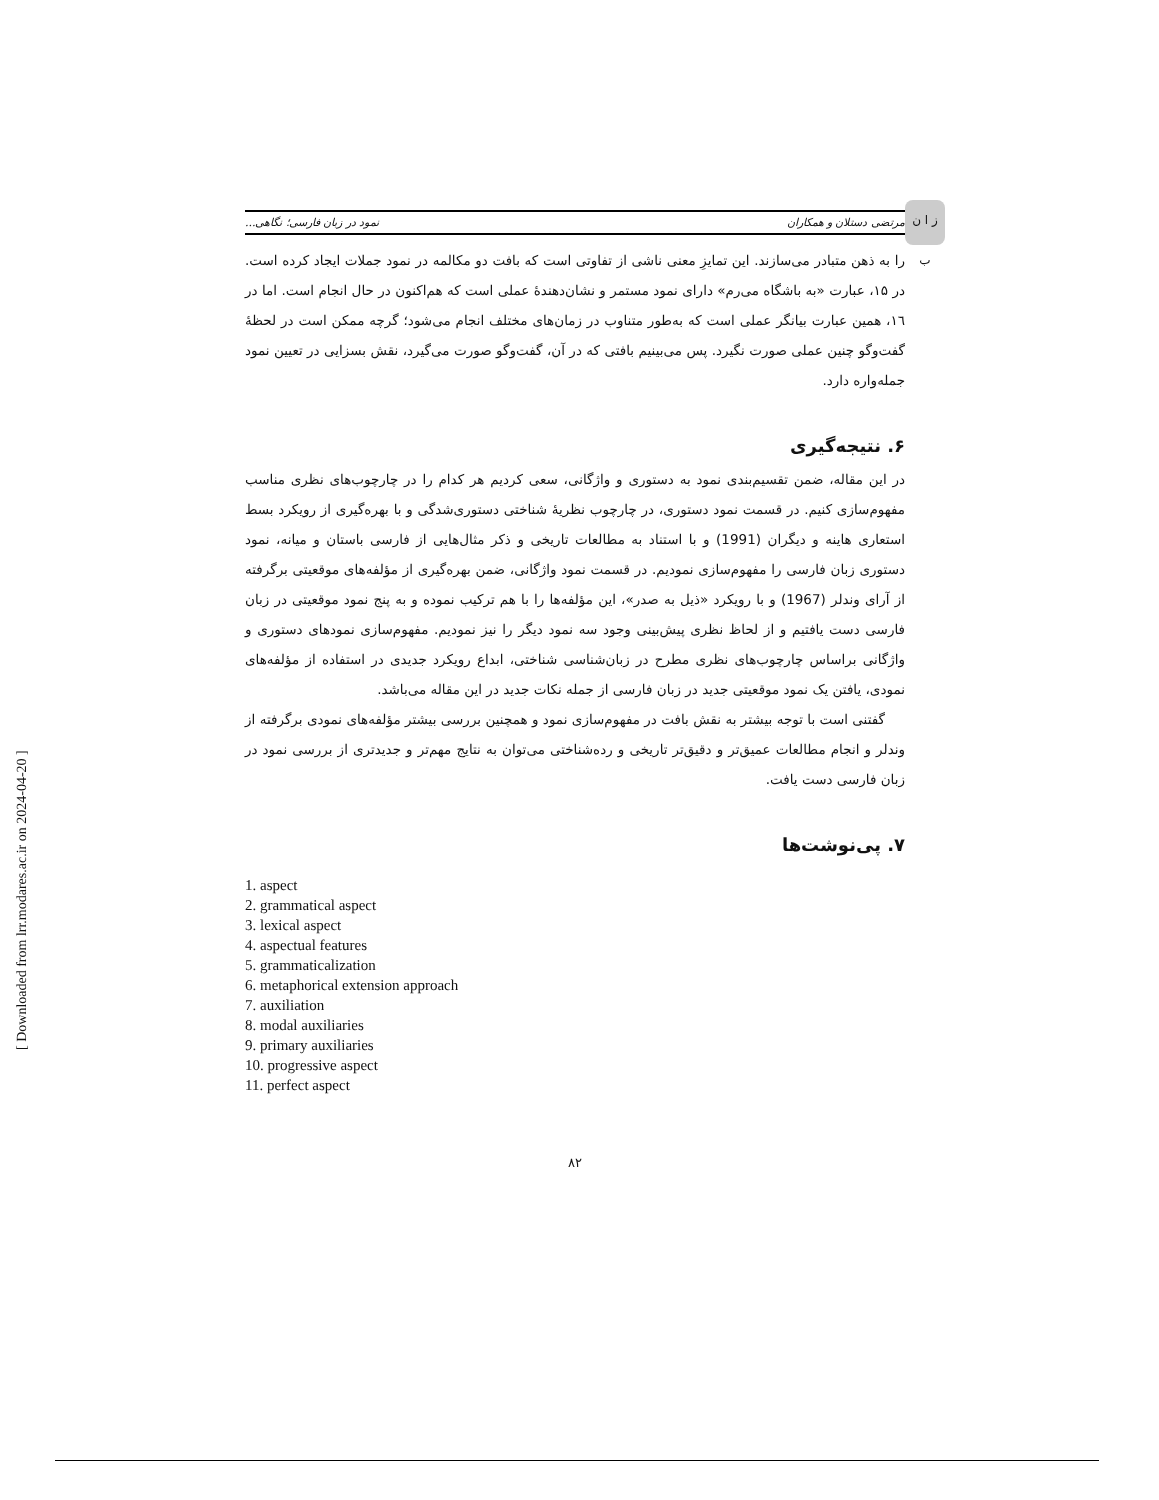ز ا ن ب
مرتضی دستلان و همکاران نمود در زبان فارسی؛ نگاهی...
را به ذهن متبادر می‌سازند. این تمایزِ معنی ناشی از تفاوتی است که بافت دو مکالمه در نمود جملات ایجاد کرده است. در ۱۵، عبارت «به باشگاه می‌رم» دارای نمود مستمر و نشان‌دهندهٔ عملی است که هم‌اکنون در حال انجام است. اما در ۱٦، همین عبارت بیانگر عملی است که به‌طور متناوب در زمان‌های مختلف انجام می‌شود؛ گرچه ممکن است در لحظهٔ گفت‌وگو چنین عملی صورت نگیرد. پس می‌بینیم بافتی که در آن، گفت‌وگو صورت می‌گیرد، نقش بسزایی در تعیین نمود جمله‌واره دارد.
۶. نتیجه‌گیری
در این مقاله، ضمن تقسیم‌بندی نمود به دستوری و واژگانی، سعی کردیم هر کدام را در چارچوب‌های نظری مناسب مفهوم‌سازی کنیم. در قسمت نمود دستوری، در چارچوب نظریهٔ شناختی دستوری‌شدگی و با بهره‌گیری از رویکرد بسط استعاری هاینه و دیگران (1991) و با استناد به مطالعات تاریخی و ذکر مثال‌هایی از فارسی باستان و میانه، نمود دستوری زبان فارسی را مفهوم‌سازی نمودیم. در قسمت نمود واژگانی، ضمن بهره‌گیری از مؤلفه‌های موقعیتی برگرفته از آرای وندلر (1967) و با رویکرد «ذیل به صدر»، این مؤلفه‌ها را با هم ترکیب نموده و به پنج نمود موقعیتی در زبان فارسی دست یافتیم و از لحاظ نظری پیش‌بینی وجود سه نمود دیگر را نیز نمودیم. مفهوم‌سازی نمودهای دستوری و واژگانی براساس چارچوب‌های نظری مطرح در زبان‌شناسی شناختی، ابداع رویکرد جدیدی در استفاده از مؤلفه‌های نمودی، یافتن یک نمود موقعیتی جدید در زبان فارسی از جمله نکات جدید در این مقاله می‌باشد.
گفتنی است با توجه بیشتر به نقش بافت در مفهوم‌سازی نمود و همچنین بررسی بیشتر مؤلفه‌های نمودی برگرفته از وندلر و انجام مطالعات عمیق‌تر و دقیق‌تر تاریخی و رده‌شناختی می‌توان به نتایج مهم‌تر و جدیدتری از بررسی نمود در زبان فارسی دست یافت.
۷. پی‌نوشت‌ها
1. aspect
2. grammatical aspect
3. lexical aspect
4. aspectual features
5. grammaticalization
6. metaphorical extension approach
7. auxiliation
8. modal auxiliaries
9. primary auxiliaries
10. progressive aspect
11. perfect aspect
۸۲
[ Downloaded from lrr.modares.ac.ir on 2024-04-20 ]